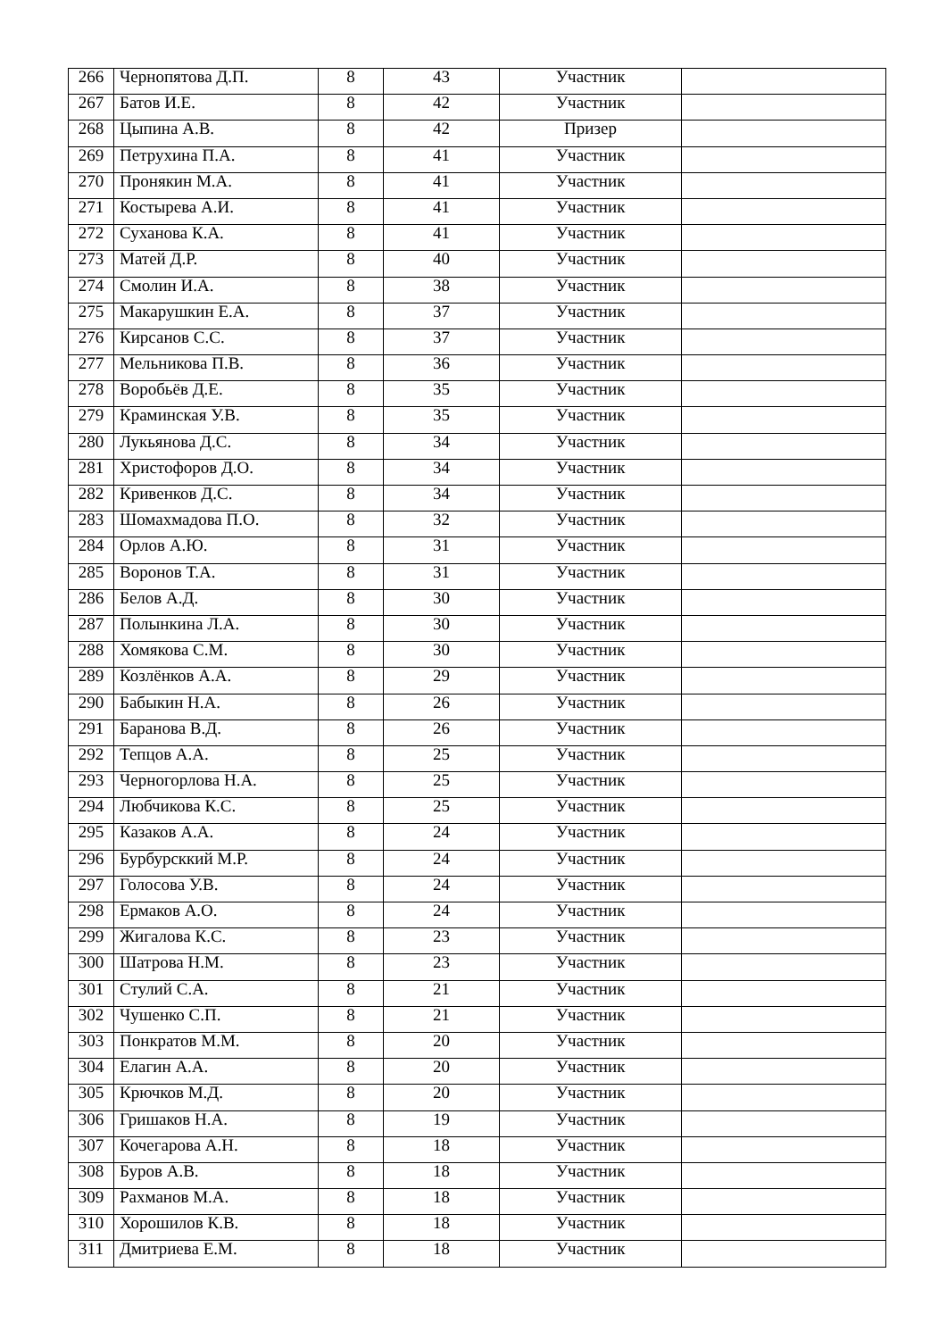| 266 | Чернопятова Д.П. | 8 | 43 | Участник | |
| 267 | Батов И.Е. | 8 | 42 | Участник | |
| 268 | Цыпина А.В. | 8 | 42 | Призер | |
| 269 | Петрухина П.А. | 8 | 41 | Участник | |
| 270 | Пронякин М.А. | 8 | 41 | Участник | |
| 271 | Костырева А.И. | 8 | 41 | Участник | |
| 272 | Суханова К.А. | 8 | 41 | Участник | |
| 273 | Матей Д.Р. | 8 | 40 | Участник | |
| 274 | Смолин И.А. | 8 | 38 | Участник | |
| 275 | Макарушкин Е.А. | 8 | 37 | Участник | |
| 276 | Кирсанов С.С. | 8 | 37 | Участник | |
| 277 | Мельникова П.В. | 8 | 36 | Участник | |
| 278 | Воробьёв Д.Е. | 8 | 35 | Участник | |
| 279 | Краминская У.В. | 8 | 35 | Участник | |
| 280 | Лукьянова Д.С. | 8 | 34 | Участник | |
| 281 | Христофоров Д.О. | 8 | 34 | Участник | |
| 282 | Кривенков Д.С. | 8 | 34 | Участник | |
| 283 | Шомахмадова П.О. | 8 | 32 | Участник | |
| 284 | Орлов А.Ю. | 8 | 31 | Участник | |
| 285 | Воронов Т.А. | 8 | 31 | Участник | |
| 286 | Белов А.Д. | 8 | 30 | Участник | |
| 287 | Полынкина Л.А. | 8 | 30 | Участник | |
| 288 | Хомякова С.М. | 8 | 30 | Участник | |
| 289 | Козлёнков А.А. | 8 | 29 | Участник | |
| 290 | Бабыкин Н.А. | 8 | 26 | Участник | |
| 291 | Баранова В.Д. | 8 | 26 | Участник | |
| 292 | Тепцов А.А. | 8 | 25 | Участник | |
| 293 | Черногорлова Н.А. | 8 | 25 | Участник | |
| 294 | Любчикова К.С. | 8 | 25 | Участник | |
| 295 | Казаков А.А. | 8 | 24 | Участник | |
| 296 | Бурбурсккий М.Р. | 8 | 24 | Участник | |
| 297 | Голосова У.В. | 8 | 24 | Участник | |
| 298 | Ермаков А.О. | 8 | 24 | Участник | |
| 299 | Жигалова К.С. | 8 | 23 | Участник | |
| 300 | Шатрова Н.М. | 8 | 23 | Участник | |
| 301 | Стулий С.А. | 8 | 21 | Участник | |
| 302 | Чушенко С.П. | 8 | 21 | Участник | |
| 303 | Понкратов М.М. | 8 | 20 | Участник | |
| 304 | Елагин А.А. | 8 | 20 | Участник | |
| 305 | Крючков М.Д. | 8 | 20 | Участник | |
| 306 | Гришаков Н.А. | 8 | 19 | Участник | |
| 307 | Кочегарова А.Н. | 8 | 18 | Участник | |
| 308 | Буров А.В. | 8 | 18 | Участник | |
| 309 | Рахманов М.А. | 8 | 18 | Участник | |
| 310 | Хорошилов К.В. | 8 | 18 | Участник | |
| 311 | Дмитриева Е.М. | 8 | 18 | Участник | |